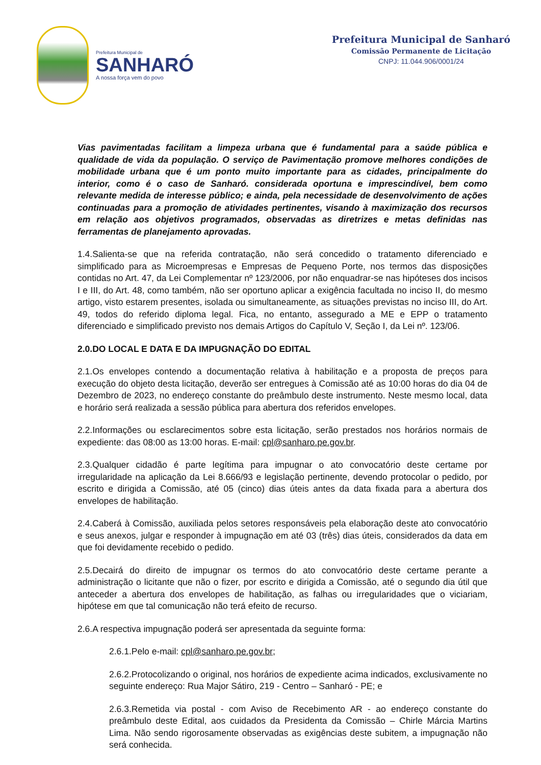Prefeitura Municipal de
SANHARÓ
A nossa força vem do povo
Prefeitura Municipal de Sanharó
Comissão Permanente de Licitação
CNPJ: 11.044.906/0001/24
Vias pavimentadas facilitam a limpeza urbana que é fundamental para a saúde pública e qualidade de vida da população. O serviço de Pavimentação promove melhores condições de mobilidade urbana que é um ponto muito importante para as cidades, principalmente do interior, como é o caso de Sanharó. considerada oportuna e imprescindível, bem como relevante medida de interesse público; e ainda, pela necessidade de desenvolvimento de ações continuadas para a promoção de atividades pertinentes, visando à maximização dos recursos em relação aos objetivos programados, observadas as diretrizes e metas definidas nas ferramentas de planejamento aprovadas.
1.4.Salienta-se que na referida contratação, não será concedido o tratamento diferenciado e simplificado para as Microempresas e Empresas de Pequeno Porte, nos termos das disposições contidas no Art. 47, da Lei Complementar nº 123/2006, por não enquadrar-se nas hipóteses dos incisos I e III, do Art. 48, como também, não ser oportuno aplicar a exigência facultada no inciso II, do mesmo artigo, visto estarem presentes, isolada ou simultaneamente, as situações previstas no inciso III, do Art. 49, todos do referido diploma legal. Fica, no entanto, assegurado a ME e EPP o tratamento diferenciado e simplificado previsto nos demais Artigos do Capítulo V, Seção I, da Lei nº. 123/06.
2.0.DO LOCAL E DATA E DA IMPUGNAÇÃO DO EDITAL
2.1.Os envelopes contendo a documentação relativa à habilitação e a proposta de preços para execução do objeto desta licitação, deverão ser entregues à Comissão até as 10:00 horas do dia 04 de Dezembro de 2023, no endereço constante do preâmbulo deste instrumento. Neste mesmo local, data e horário será realizada a sessão pública para abertura dos referidos envelopes.
2.2.Informações ou esclarecimentos sobre esta licitação, serão prestados nos horários normais de expediente: das 08:00 as 13:00 horas. E-mail: cpl@sanharo.pe.gov.br.
2.3.Qualquer cidadão é parte legítima para impugnar o ato convocatório deste certame por irregularidade na aplicação da Lei 8.666/93 e legislação pertinente, devendo protocolar o pedido, por escrito e dirigida a Comissão, até 05 (cinco) dias úteis antes da data fixada para a abertura dos envelopes de habilitação.
2.4.Caberá à Comissão, auxiliada pelos setores responsáveis pela elaboração deste ato convocatório e seus anexos, julgar e responder à impugnação em até 03 (três) dias úteis, considerados da data em que foi devidamente recebido o pedido.
2.5.Decairá do direito de impugnar os termos do ato convocatório deste certame perante a administração o licitante que não o fizer, por escrito e dirigida a Comissão, até o segundo dia útil que anteceder a abertura dos envelopes de habilitação, as falhas ou irregularidades que o viciariam, hipótese em que tal comunicação não terá efeito de recurso.
2.6.A respectiva impugnação poderá ser apresentada da seguinte forma:
2.6.1.Pelo e-mail: cpl@sanharo.pe.gov.br;
2.6.2.Protocolizando o original, nos horários de expediente acima indicados, exclusivamente no seguinte endereço: Rua Major Sátiro, 219 - Centro – Sanharó - PE; e
2.6.3.Remetida via postal - com Aviso de Recebimento AR - ao endereço constante do preâmbulo deste Edital, aos cuidados da Presidenta da Comissão – Chirle Márcia Martins Lima. Não sendo rigorosamente observadas as exigências deste subitem, a impugnação não será conhecida.